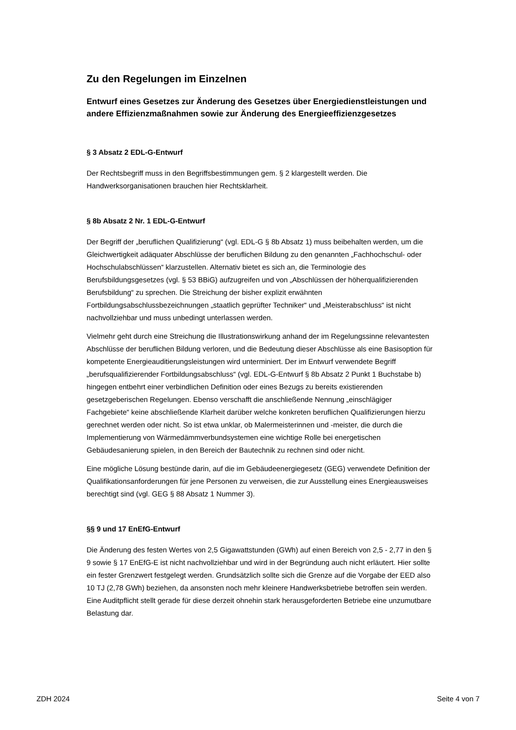Zu den Regelungen im Einzelnen
Entwurf eines Gesetzes zur Änderung des Gesetzes über Energiedienstleistungen und andere Effizienzmaßnahmen sowie zur Änderung des Energieeffizienzgesetzes
§ 3 Absatz 2 EDL-G-Entwurf
Der Rechtsbegriff muss in den Begriffsbestimmungen gem. § 2 klargestellt werden. Die Handwerksorganisationen brauchen hier Rechtsklarheit.
§ 8b Absatz 2 Nr. 1 EDL-G-Entwurf
Der Begriff der „beruflichen Qualifizierung“ (vgl. EDL-G § 8b Absatz 1) muss beibehalten werden, um die Gleichwertigkeit adäquater Abschlüsse der beruflichen Bildung zu den genannten „Fachhochschul- oder Hochschulabschlüssen“ klarzustellen. Alternativ bietet es sich an, die Terminologie des Berufsbildungsgesetzes (vgl. § 53 BBiG) aufzugreifen und von „Abschlüssen der höherqualifizierenden Berufsbildung“ zu sprechen. Die Streichung der bisher explizit erwähnten Fortbildungsabschlussbezeichnungen „staatlich geprüfter Techniker“ und „Meisterabschluss“ ist nicht nachvollziehbar und muss unbedingt unterlassen werden.
Vielmehr geht durch eine Streichung die Illustrationswirkung anhand der im Regelungssinne relevantesten Abschlüsse der beruflichen Bildung verloren, und die Bedeutung dieser Abschlüsse als eine Basisoption für kompetente Energieauditierungsleistungen wird unterminiert. Der im Entwurf verwendete Begriff „berufsqualifizierender Fortbildungsabschluss“ (vgl. EDL-G-Entwurf § 8b Absatz 2 Punkt 1 Buchstabe b) hingegen entbehrt einer verbindlichen Definition oder eines Bezugs zu bereits existierenden gesetzgeberischen Regelungen. Ebenso verschafft die anschließende Nennung „einschlägiger Fachgebiete“ keine abschließende Klarheit darüber welche konkreten beruflichen Qualifizierungen hierzu gerechnet werden oder nicht. So ist etwa unklar, ob Malermeisterinnen und -meister, die durch die Implementierung von Wärmedämmverbundsystemen eine wichtige Rolle bei energetischen Gebäudesanierung spielen, in den Bereich der Bautechnik zu rechnen sind oder nicht.
Eine mögliche Lösung bestünde darin, auf die im Gebäudeenergiegesetz (GEG) verwendete Definition der Qualifikationsanforderungen für jene Personen zu verweisen, die zur Ausstellung eines Energieausweises berechtigt sind (vgl. GEG § 88 Absatz 1 Nummer 3).
§§ 9 und 17 EnEfG-Entwurf
Die Änderung des festen Wertes von 2,5 Gigawattstunden (GWh) auf einen Bereich von 2,5 - 2,77 in den § 9 sowie § 17 EnEfG-E ist nicht nachvollziehbar und wird in der Begründung auch nicht erläutert. Hier sollte ein fester Grenzwert festgelegt werden. Grundsätzlich sollte sich die Grenze auf die Vorgabe der EED also 10 TJ (2,78 GWh) beziehen, da ansonsten noch mehr kleinere Handwerksbetriebe betroffen sein werden. Eine Auditpflicht stellt gerade für diese derzeit ohnehin stark herausgeforderten Betriebe eine unzumutbare Belastung dar.
ZDH 2024 Seite 4 von 7